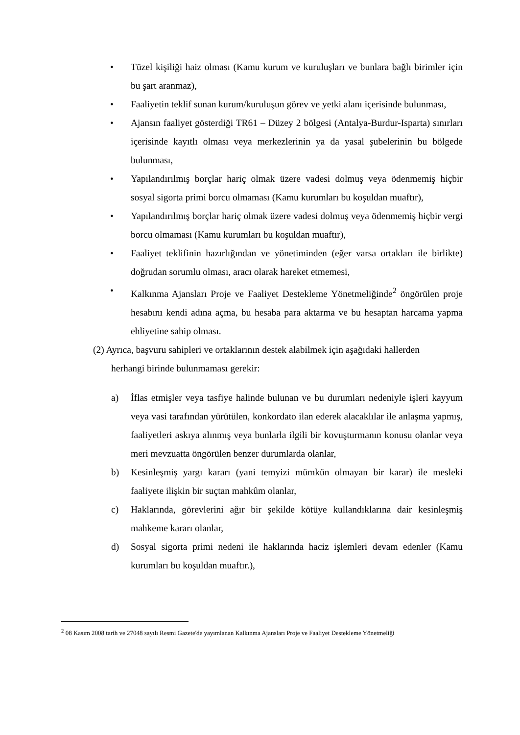• Tüzel kişiliği haiz olması (Kamu kurum ve kuruluşları ve bunlara bağlı birimler için bu şart aranmaz),
• Faaliyetin teklif sunan kurum/kuruluşun görev ve yetki alanı içerisinde bulunması,
• Ajansın faaliyet gösterdiği TR61 – Düzey 2 bölgesi (Antalya-Burdur-Isparta) sınırları içerisinde kayıtlı olması veya merkezlerinin ya da yasal şubelerinin bu bölgede bulunması,
• Yapılandırılmış borçlar hariç olmak üzere vadesi dolmuş veya ödenmemiş hiçbir sosyal sigorta primi borcu olmaması (Kamu kurumları bu koşuldan muaftır),
• Yapılandırılmış borçlar hariç olmak üzere vadesi dolmuş veya ödenmemiş hiçbir vergi borcu olmaması (Kamu kurumları bu koşuldan muaftır),
• Faaliyet teklifinin hazırlığından ve yönetiminden (eğer varsa ortakları ile birlikte) doğrudan sorumlu olması, aracı olarak hareket etmemesi,
• Kalkınma Ajansları Proje ve Faaliyet Destekleme Yönetmeliğinde<sup>2</sup> öngörülen proje hesabını kendi adına açma, bu hesaba para aktarma ve bu hesaptan harcama yapma ehliyetine sahip olması.
(2) Ayrıca, başvuru sahipleri ve ortaklarının destek alabilmek için aşağıdaki hallerden
herhangi birinde bulunmaması gerekir:
a) İflas etmişler veya tasfiye halinde bulunan ve bu durumları nedeniyle işleri kayyum veya vasi tarafından yürütülen, konkordato ilan ederek alacaklılar ile anlaşma yapmış, faaliyetleri askıya alınmış veya bunlarla ilgili bir kovuşturmanın konusu olanlar veya meri mevzuatta öngörülen benzer durumlarda olanlar,
b) Kesinleşmiş yargı kararı (yani temyizi mümkün olmayan bir karar) ile mesleki faaliyete ilişkin bir suçtan mahkûm olanlar,
c) Haklarında, görevlerini ağır bir şekilde kötüye kullandıklarına dair kesinleşmiş mahkeme kararı olanlar,
d) Sosyal sigorta primi nedeni ile haklarında haciz işlemleri devam edenler (Kamu kurumları bu koşuldan muaftır.),
<sup>2</sup> 08 Kasım 2008 tarih ve 27048 sayılı Resmi Gazete'de yayımlanan Kalkınma Ajansları Proje ve Faaliyet Destekleme Yönetmeliği